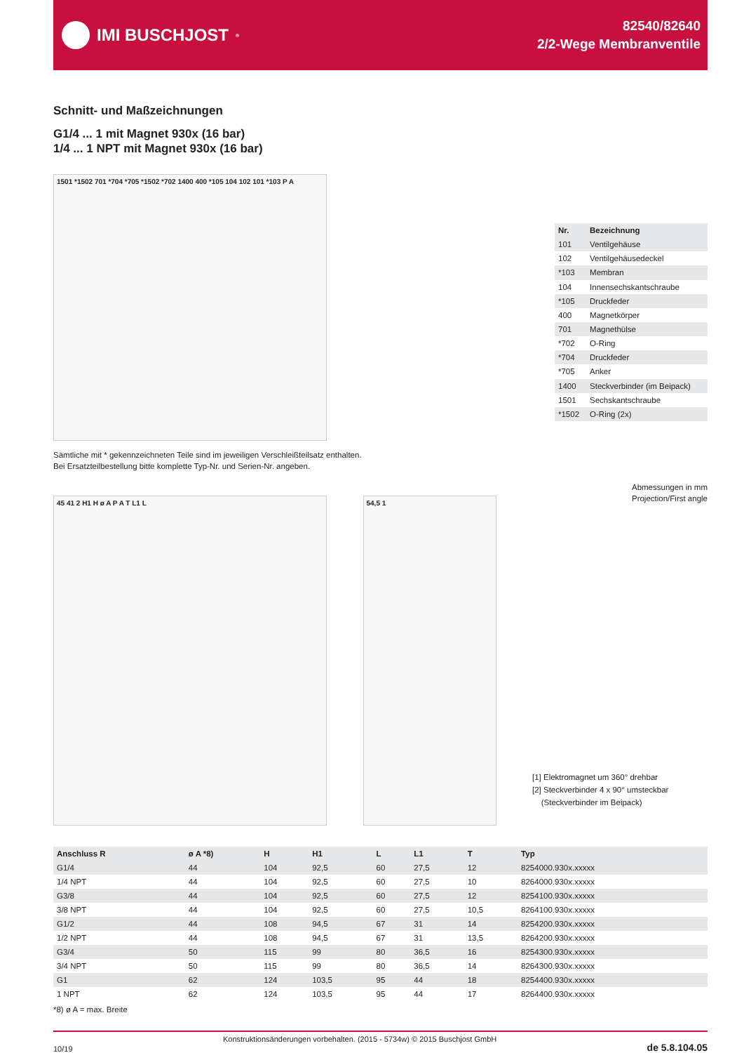IMI BUSCHJOST<sup>®</sup>
82540/82640
2/2-Wege Membranventile
Schnitt- und Maßzeichnungen
G1/4 ... 1 mit Magnet 930x (16 bar)
1/4 ... 1 NPT mit Magnet 930x (16 bar)
1501 *1502 701 *704 *705 *1502 *702 1400 400 *105 104 102 101 *103 P A
| Nr. | Bezeichnung |
| --- | --- |
| 101 | Ventilgehäuse |
| 102 | Ventilgehäusedeckel |
| *103 | Membran |
| 104 | Innensechskantschraube |
| *105 | Druckfeder |
| 400 | Magnetkörper |
| 701 | Magnethülse |
| *702 | O-Ring |
| *704 | Druckfeder |
| *705 | Anker |
| 1400 | Steckverbinder (im Beipack) |
| 1501 | Sechskantschraube |
| *1502 | O-Ring (2x) |
Sämtliche mit * gekennzeichneten Teile sind im jeweiligen Verschleißteilsatz enthalten.
Bei Ersatzteilbestellung bitte komplette Typ-Nr. und Serien-Nr. angeben.
45 41 2 H1 H ø A P A T L1 L 54,5 1
Abmessungen in mm
Projection/First angle
[1] Elektromagnet um 360° drehbar
[2] Steckverbinder 4 x 90° umsteckbar
(Steckverbinder im Beipack)
| Anschluss R | ø A *8) | H | H1 | L | L1 | T | Typ |
| --- | --- | --- | --- | --- | --- | --- | --- |
| G1/4 | 44 | 104 | 92,5 | 60 | 27,5 | 12 | 8254000.930x.xxxxx |
| 1/4 NPT | 44 | 104 | 92,5 | 60 | 27,5 | 10 | 8264000.930x.xxxxx |
| G3/8 | 44 | 104 | 92,5 | 60 | 27,5 | 12 | 8254100.930x.xxxxx |
| 3/8 NPT | 44 | 104 | 92,5 | 60 | 27,5 | 10,5 | 8264100.930x.xxxxx |
| G1/2 | 44 | 108 | 94,5 | 67 | 31 | 14 | 8254200.930x.xxxxx |
| 1/2 NPT | 44 | 108 | 94,5 | 67 | 31 | 13,5 | 8264200.930x.xxxxx |
| G3/4 | 50 | 115 | 99 | 80 | 36,5 | 16 | 8254300.930x.xxxxx |
| 3/4 NPT | 50 | 115 | 99 | 80 | 36,5 | 14 | 8264300.930x.xxxxx |
| G1 | 62 | 124 | 103,5 | 95 | 44 | 18 | 8254400.930x.xxxxx |
| 1 NPT | 62 | 124 | 103,5 | 95 | 44 | 17 | 8264400.930x.xxxxx |
*8) ø A = max. Breite
10/19 Konstruktionsänderungen vorbehalten. (2015 - 5734w) © 2015 Buschjost GmbH de 5.8.104.05